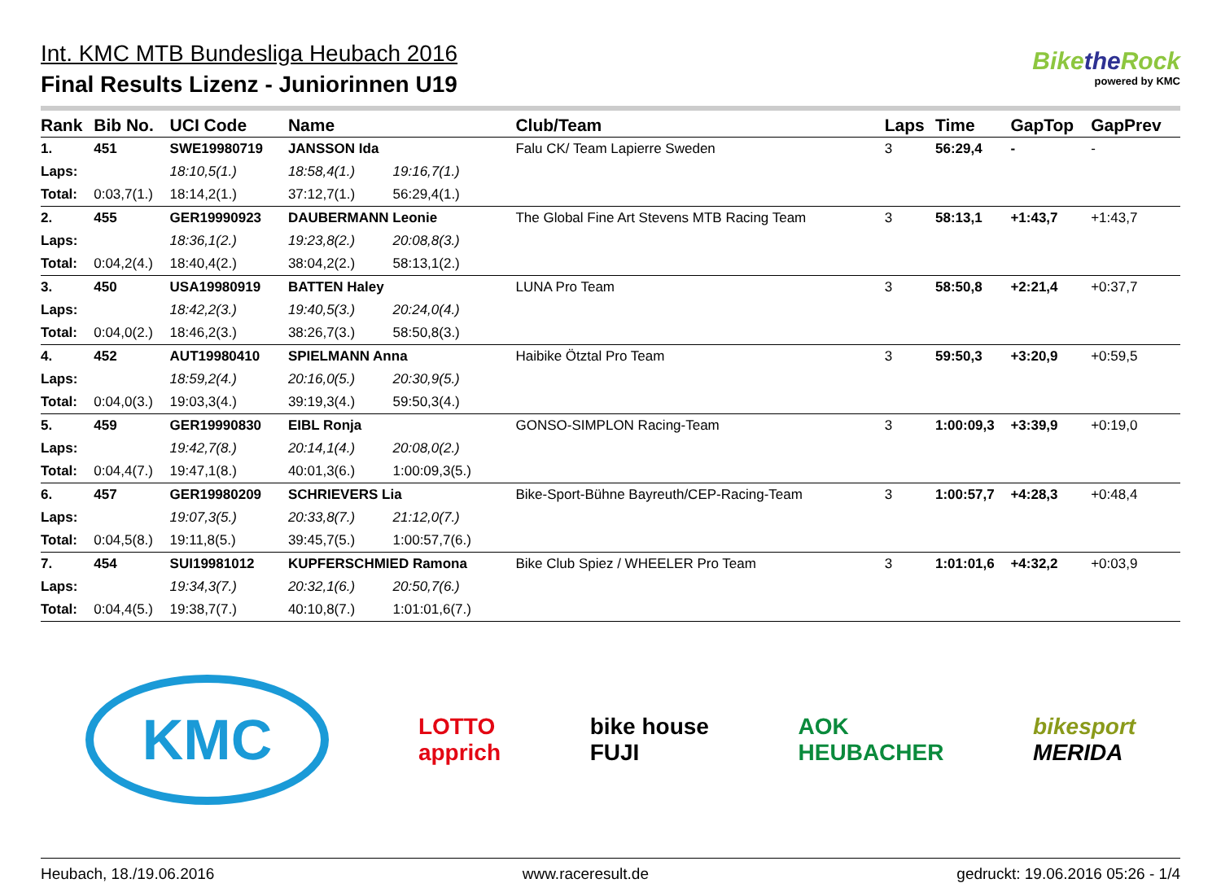Int. KMC MTB Bundesliga Heubach 2016
Final Results Lizenz - Juniorinnen U19
Bikethe Rock
powered by KMC
| Rank | Bib No. | UCI Code | Name | | Club/Team | Laps | Time | GapTop | GapPrev |
| --- | --- | --- | --- | --- | --- | --- | --- | --- | --- |
| 1. | 451 | SWE19980719 | JANSSON Ida | | Falu CK/ Team Lapierre Sweden | 3 | 56:29,4 | - | - |
| Laps: | | 18:10,5(1.) | 18:58,4(1.) | 19:16,7(1.) | | | | | |
| Total: | 0:03,7(1.) | 18:14,2(1.) | 37:12,7(1.) | 56:29,4(1.) | | | | | |
| 2. | 455 | GER19990923 | DAUBERMANN Leonie | | The Global Fine Art Stevens MTB Racing Team | 3 | 58:13,1 | +1:43,7 | +1:43,7 |
| Laps: | | 18:36,1(2.) | 19:23,8(2.) | 20:08,8(3.) | | | | | |
| Total: | 0:04,2(4.) | 18:40,4(2.) | 38:04,2(2.) | 58:13,1(2.) | | | | | |
| 3. | 450 | USA19980919 | BATTEN Haley | | LUNA Pro Team | 3 | 58:50,8 | +2:21,4 | +0:37,7 |
| Laps: | | 18:42,2(3.) | 19:40,5(3.) | 20:24,0(4.) | | | | | |
| Total: | 0:04,0(2.) | 18:46,2(3.) | 38:26,7(3.) | 58:50,8(3.) | | | | | |
| 4. | 452 | AUT19980410 | SPIELMANN Anna | | Haibike Ötztal Pro Team | 3 | 59:50,3 | +3:20,9 | +0:59,5 |
| Laps: | | 18:59,2(4.) | 20:16,0(5.) | 20:30,9(5.) | | | | | |
| Total: | 0:04,0(3.) | 19:03,3(4.) | 39:19,3(4.) | 59:50,3(4.) | | | | | |
| 5. | 459 | GER19990830 | EIBL Ronja | | GONSO-SIMPLON Racing-Team | 3 | 1:00:09,3 | +3:39,9 | +0:19,0 |
| Laps: | | 19:42,7(8.) | 20:14,1(4.) | 20:08,0(2.) | | | | | |
| Total: | 0:04,4(7.) | 19:47,1(8.) | 40:01,3(6.) | 1:00:09,3(5.) | | | | | |
| 6. | 457 | GER19980209 | SCHRIEVERS Lia | | Bike-Sport-Bühne Bayreuth/CEP-Racing-Team | 3 | 1:00:57,7 | +4:28,3 | +0:48,4 |
| Laps: | | 19:07,3(5.) | 20:33,8(7.) | 21:12,0(7.) | | | | | |
| Total: | 0:04,5(8.) | 19:11,8(5.) | 39:45,7(5.) | 1:00:57,7(6.) | | | | | |
| 7. | 454 | SUI19981012 | KUPFERSCHMIED Ramona | | Bike Club Spiez / WHEELER Pro Team | 3 | 1:01:01,6 | +4:32,2 | +0:03,9 |
| Laps: | | 19:34,3(7.) | 20:32,1(6.) | 20:50,7(6.) | | | | | |
| Total: | 0:04,4(5.) | 19:38,7(7.) | 40:10,8(7.) | 1:01:01,6(7.) | | | | | |
KMC LOTTO
apprich bike house
FUJI AOK
HEUBACHER bikesport
MERIDA
Heubach, 18./19.06.2016 www.raceresult.de gedruckt: 19.06.2016 05:26 - 1/4